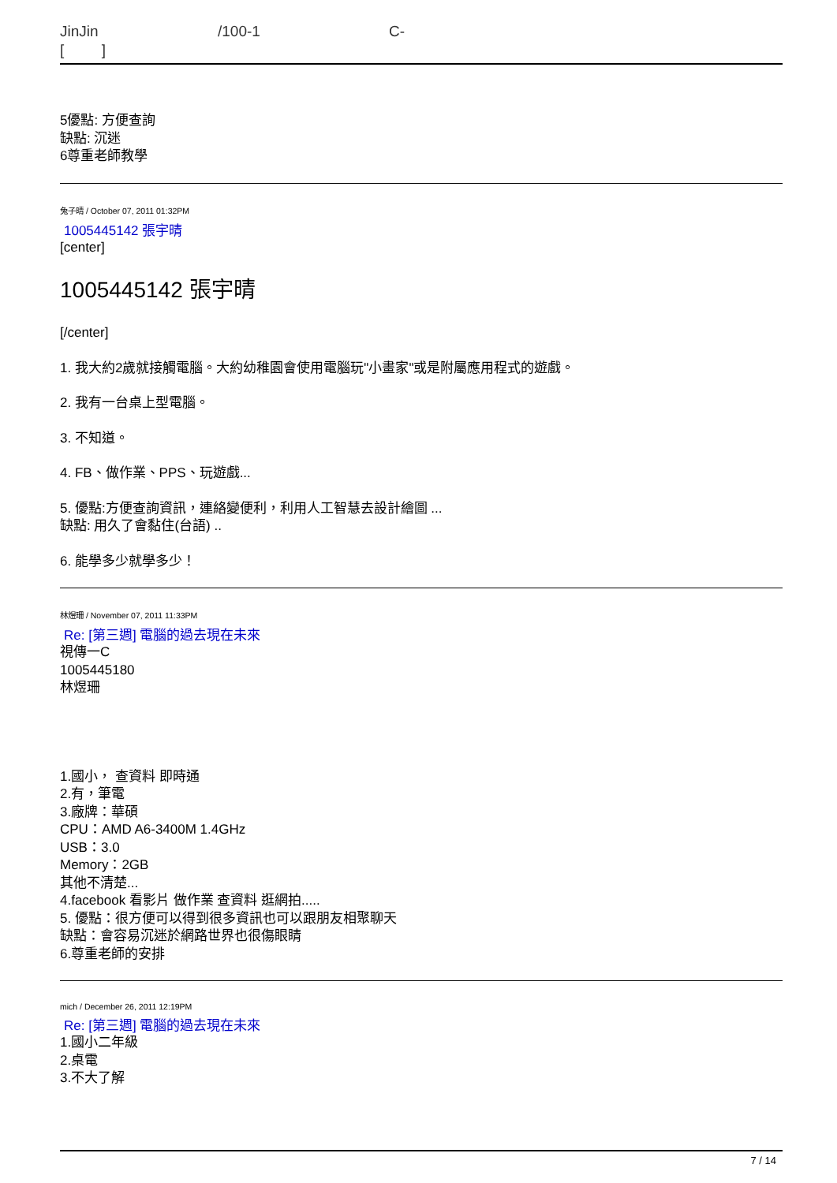JinJin /100-1 C-
[ ]
5優點: 方便查詢
缺點: 沉迷
6尊重老師教學
兔子晴 / October 07, 2011 01:32PM
1005445142 張宇晴
[center]
1005445142 張宇晴
[/center]
1. 我大約2歲就接觸電腦。大約幼稚園會使用電腦玩"小畫家"或是附屬應用程式的遊戲。
2. 我有一台桌上型電腦。
3. 不知道。
4. FB、做作業、PPS、玩遊戲...
5. 優點:方便查詢資訊，連絡變便利，利用人工智慧去設計繪圖 ...
缺點: 用久了會黏住(台語) ..
6. 能學多少就學多少！
林煜珊 / November 07, 2011 11:33PM
Re: [第三週] 電腦的過去現在未來
視傳一C
1005445180
林煜珊
1.國小， 查資料 即時通
2.有，筆電
3.廠牌：華碩
CPU：AMD A6-3400M 1.4GHz
USB：3.0
Memory：2GB
其他不清楚...
4.facebook 看影片 做作業 查資料 逛網拍.....
5. 優點：很方便可以得到很多資訊也可以跟朋友相聚聊天
缺點：會容易沉迷於網路世界也很傷眼睛
6.尊重老師的安排
mich / December 26, 2011 12:19PM
Re: [第三週] 電腦的過去現在未來
1.國小二年級
2.桌電
3.不大了解
7 / 14